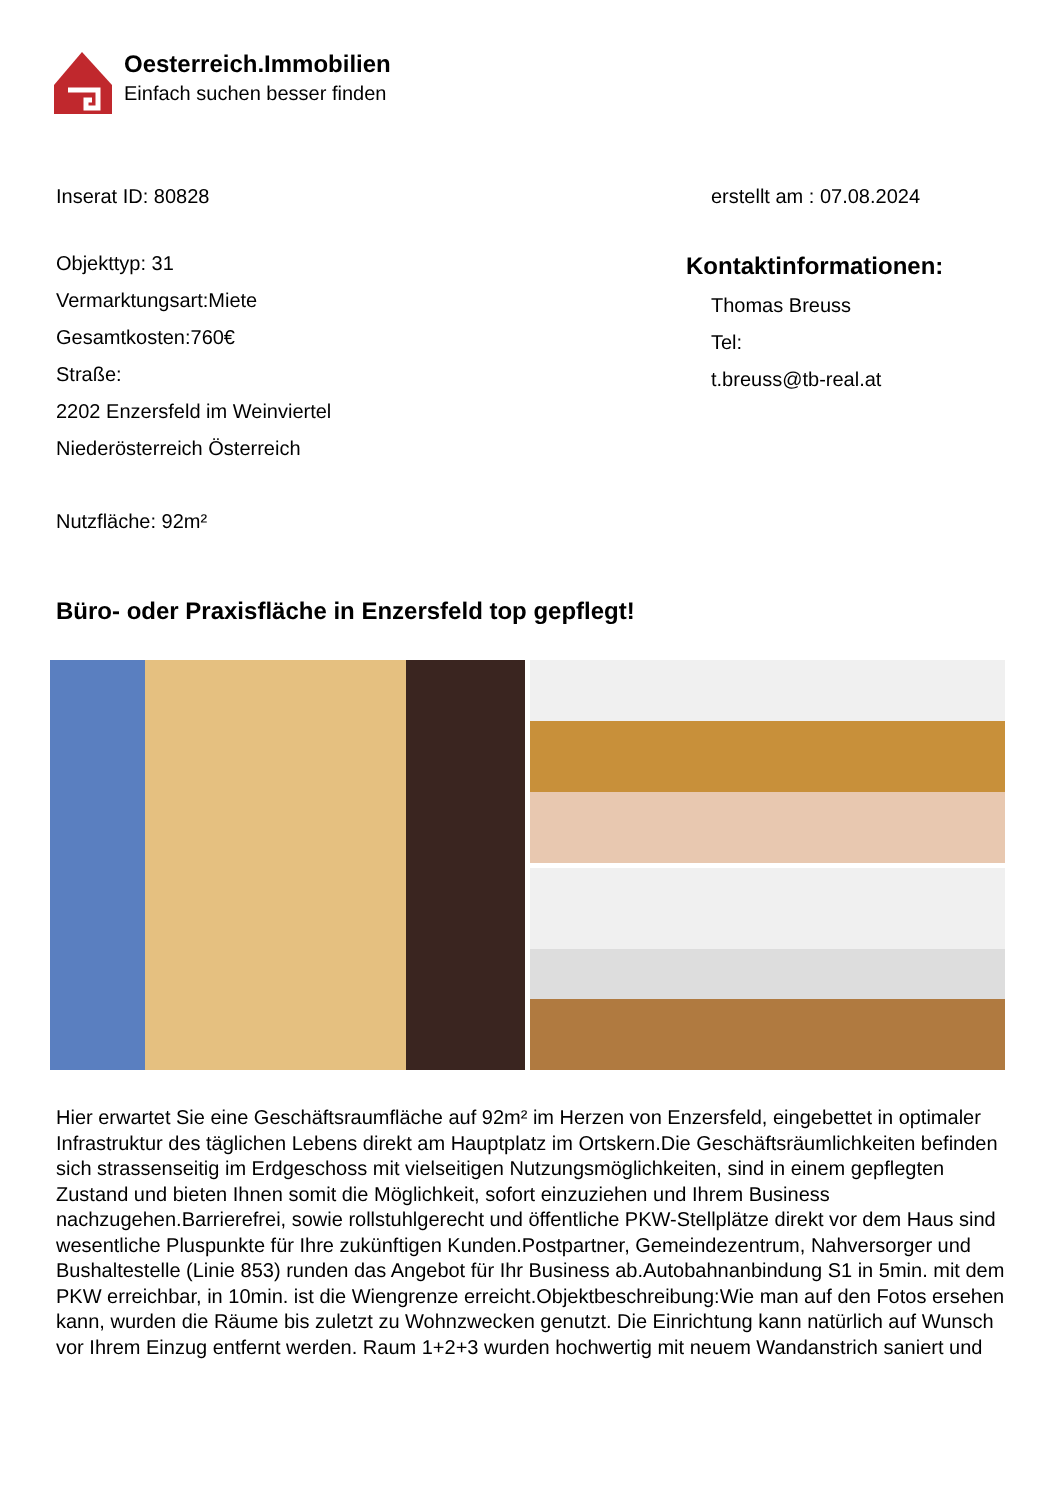Oesterreich.Immobilien
Einfach suchen besser finden
Inserat ID: 80828 erstellt am : 07.08.2024
Objekttyp: 31
Vermarktungsart:Miete
Gesamtkosten:760€
Straße:
2202 Enzersfeld im Weinviertel
Niederösterreich Österreich
Nutzfläche: 92m²
Kontaktinformationen:
Thomas Breuss
Tel:
t.breuss@tb-real.at
Büro- oder Praxisfläche in Enzersfeld top gepflegt!
Hier erwartet Sie eine Geschäftsraumfläche auf 92m² im Herzen von Enzersfeld, eingebettet in optimaler Infrastruktur des täglichen Lebens direkt am Hauptplatz im Ortskern.Die Geschäftsräumlichkeiten befinden sich strassenseitig im Erdgeschoss mit vielseitigen Nutzungsmöglichkeiten, sind in einem gepflegten Zustand und bieten Ihnen somit die Möglichkeit, sofort einzuziehen und Ihrem Business nachzugehen.Barrierefrei, sowie rollstuhlgerecht und öffentliche PKW-Stellplätze direkt vor dem Haus sind wesentliche Pluspunkte für Ihre zukünftigen Kunden.Postpartner, Gemeindezentrum, Nahversorger und Bushaltestelle (Linie 853) runden das Angebot für Ihr Business ab.Autobahnanbindung S1 in 5min. mit dem PKW erreichbar, in 10min. ist die Wiengrenze erreicht.Objektbeschreibung:Wie man auf den Fotos ersehen kann, wurden die Räume bis zuletzt zu Wohnzwecken genutzt. Die Einrichtung kann natürlich auf Wunsch vor Ihrem Einzug entfernt werden. Raum 1+2+3 wurden hochwertig mit neuem Wandanstrich saniert und